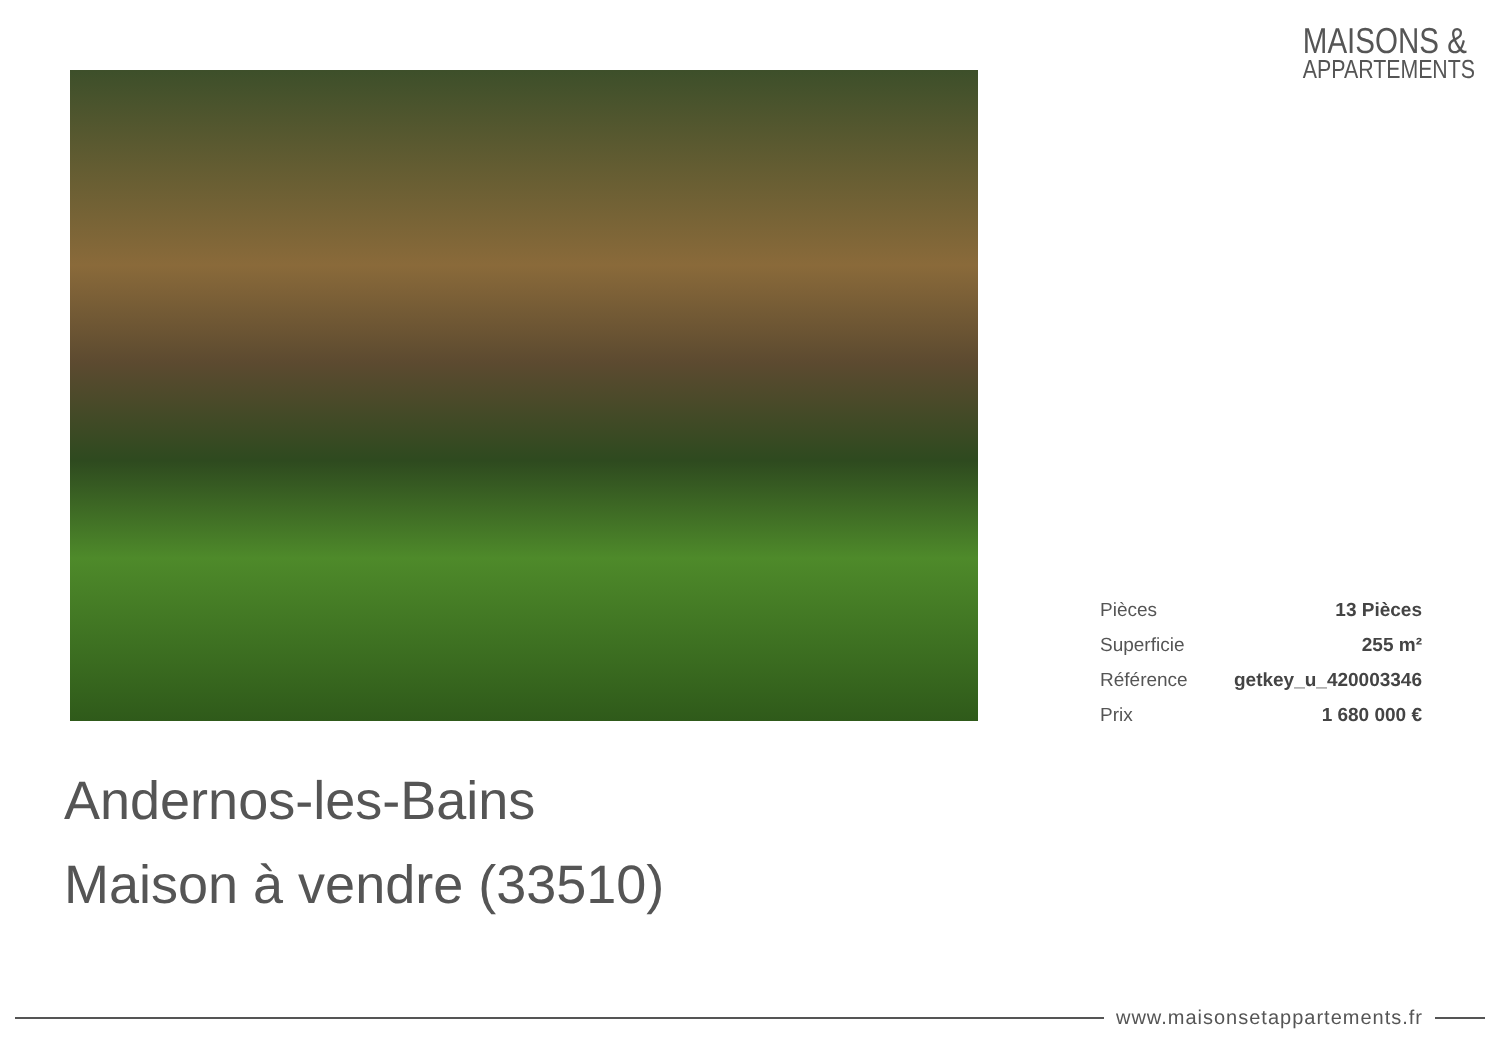MAISONS &
APPARTEMENTS
| Pièces | 13 Pièces |
| Superficie | 255 m² |
| Référence | getkey_u_420003346 |
| Prix | 1 680 000 € |
Andernos-les-Bains
Maison à vendre (33510)
www.maisonsetappartements.fr